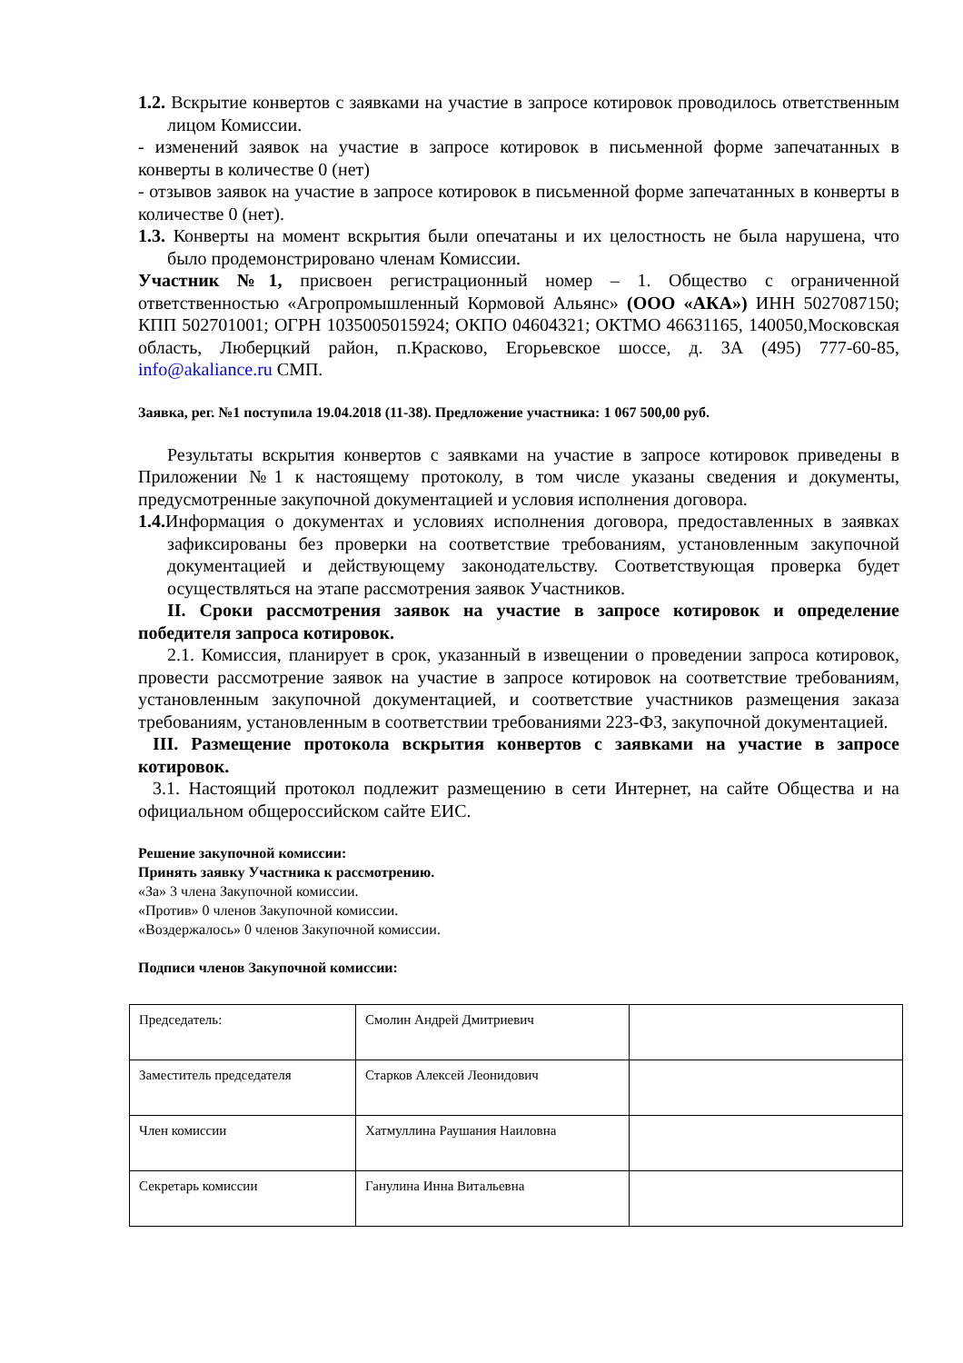1.2. Вскрытие конвертов с заявками на участие в запросе котировок проводилось ответственным лицом Комиссии.
- изменений заявок на участие в запросе котировок в письменной форме запечатанных в конверты в количестве 0 (нет)
- отзывов заявок на участие в запросе котировок в письменной форме запечатанных в конверты в количестве 0 (нет).
1.3. Конверты на момент вскрытия были опечатаны и их целостность не была нарушена, что было продемонстрировано членам Комиссии.
Участник №1, присвоен регистрационный номер – 1. Общество с ограниченной ответственностью «Агропромышленный Кормовой Альянс» (ООО «АКА») ИНН 5027087150; КПП 502701001; ОГРН 1035005015924; ОКПО 04604321; ОКТМО 46631165, 140050,Московская область, Люберцкий район, п.Красково, Егорьевское шоссе, д. 3А (495) 777-60-85, info@akaliance.ru СМП.
Заявка, рег. №1 поступила 19.04.2018 (11-38). Предложение участника: 1 067 500,00 руб.
Результаты вскрытия конвертов с заявками на участие в запросе котировок приведены в Приложении №1 к настоящему протоколу, в том числе указаны сведения и документы, предусмотренные закупочной документацией и условия исполнения договора.
1.4. Информация о документах и условиях исполнения договора, предоставленных в заявках зафиксированы без проверки на соответствие требованиям, установленным закупочной документацией и действующему законодательству. Соответствующая проверка будет осуществляться на этапе рассмотрения заявок Участников.
II. Сроки рассмотрения заявок на участие в запросе котировок и определение победителя запроса котировок.
2.1. Комиссия, планирует в срок, указанный в извещении о проведении запроса котировок, провести рассмотрение заявок на участие в запросе котировок на соответствие требованиям, установленным закупочной документацией, и соответствие участников размещения заказа требованиям, установленным в соответствии требованиями 223-ФЗ, закупочной документацией.
III. Размещение протокола вскрытия конвертов с заявками на участие в запросе котировок.
3.1. Настоящий протокол подлежит размещению в сети Интернет, на сайте Общества и на официальном общероссийском сайте ЕИС.
Решение закупочной комиссии:
Принять заявку Участника к рассмотрению.
«За» 3 члена Закупочной комиссии.
«Против» 0 членов Закупочной комиссии.
«Воздержалось» 0 членов Закупочной комиссии.
Подписи членов Закупочной комиссии:
| Председатель: | Смолин Андрей Дмитриевич | |
| Заместитель председателя | Старков Алексей Леонидович | |
| Член комиссии | Хатмуллина Раушания Наиловна | |
| Секретарь комиссии | Ганулина Инна Витальевна | |